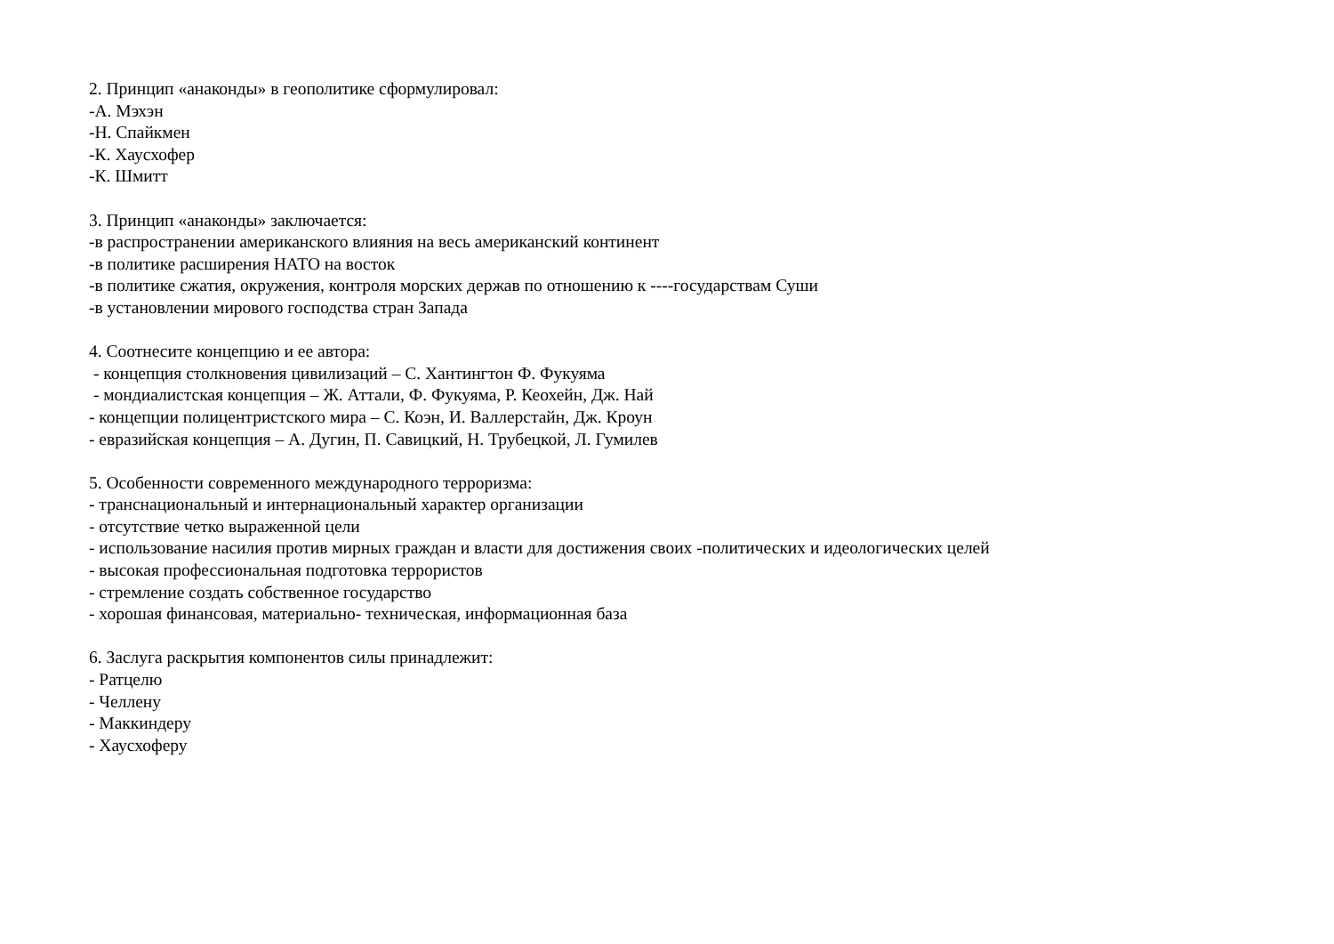2. Принцип «анаконды» в геополитике сформулировал: -А. Мэхэн -Н. Спайкмен -К. Хаусхофер -К. Шмитт
3. Принцип «анаконды» заключается: -в распространении американского влияния на весь американский континент -в политике расширения НАТО на восток -в политике сжатия, окружения, контроля морских держав по отношению к ----государствам Суши -в установлении мирового господства стран Запада
4. Соотнесите концепцию и ее автора: - концепция столкновения цивилизаций – С. Хантингтон Ф. Фукуяма - мондиалистская концепция – Ж. Аттали, Ф. Фукуяма, Р. Кеохейн, Дж. Най - концепции полицентристского мира – С. Коэн, И. Валлерстайн, Дж. Кроун - евразийская концепция – А. Дугин, П. Савицкий, Н. Трубецкой, Л. Гумилев
5. Особенности современного международного терроризма: - транснациональный и интернациональный характер организации - отсутствие четко выраженной цели - использование насилия против мирных граждан и власти для достижения своих -политических и идеологических целей - высокая профессиональная подготовка террористов - стремление создать собственное государство - хорошая финансовая, материально- техническая, информационная база
6. Заслуга раскрытия компонентов силы принадлежит: - Ратцелю - Челлену - Маккиндеру - Хаусхоферу